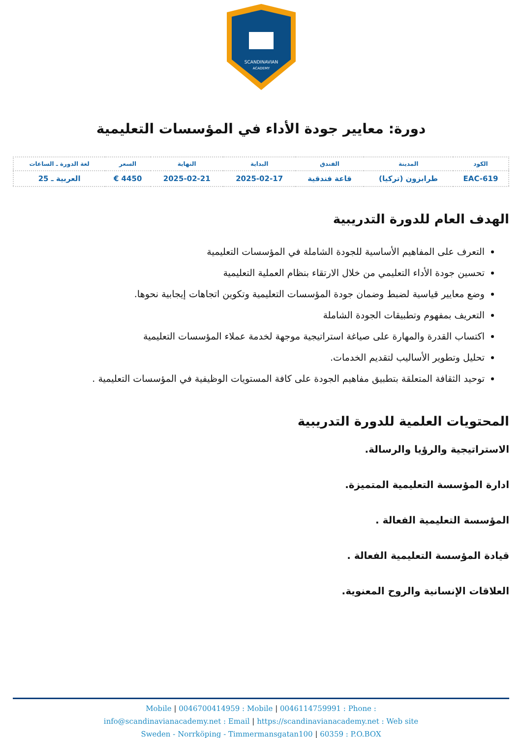SCANDINAVIAN
ACADEMY
دورة: معايير جودة الأداء في المؤسسات التعليمية
| الكود | المدينة | الفندق | البداية | النهاية | السعر | لغة الدورة ـ الساعات |
| --- | --- | --- | --- | --- | --- | --- |
| EAC-619 | طرابزون (تركيا) | قاعة فندقية | 2025-02-17 | 2025-02-21 | 4450 € | العربية ـ 25 |
الهدف العام للدورة التدريبية
التعرف على المفاهيم الأساسية للجودة الشاملة في المؤسسات التعليمية
تحسين جودة الأداء التعليمي من خلال الارتقاء بنظام العملية التعليمية
وضع معايير قياسية لضبط وضمان جودة المؤسسات التعليمية وتكوين اتجاهات إيجابية نحوها.
التعريف بمفهوم وتطبيقات الجودة الشاملة
اكتساب القدرة والمهارة على صياغة استراتيجية موجهة لخدمة عملاء المؤسسات التعليمية
تحليل وتطوير الأساليب لتقديم الخدمات.
توحيد الثقافة المتعلقة بتطبيق مفاهيم الجودة على كافة المستويات الوظيفية في المؤسسات التعليمية .
المحتويات العلمية للدورة التدريبية
الاستراتيجية والرؤيا والرسالة.
ادارة المؤسسة التعليمية المتميزة.
المؤسسة التعليمية الفعالة .
قيادة المؤسسة التعليمية الفعالة .
العلاقات الإنسانية والروح المعنوية.
Mobile | 0046700414959 : Mobile | 0046114759991 : Phone :
info@scandinavianacademy.net : Email | https://scandinavianacademy.net : Web site
Sweden - Norrköping - Timmermansgatan100 | 60359 : P.O.BOX